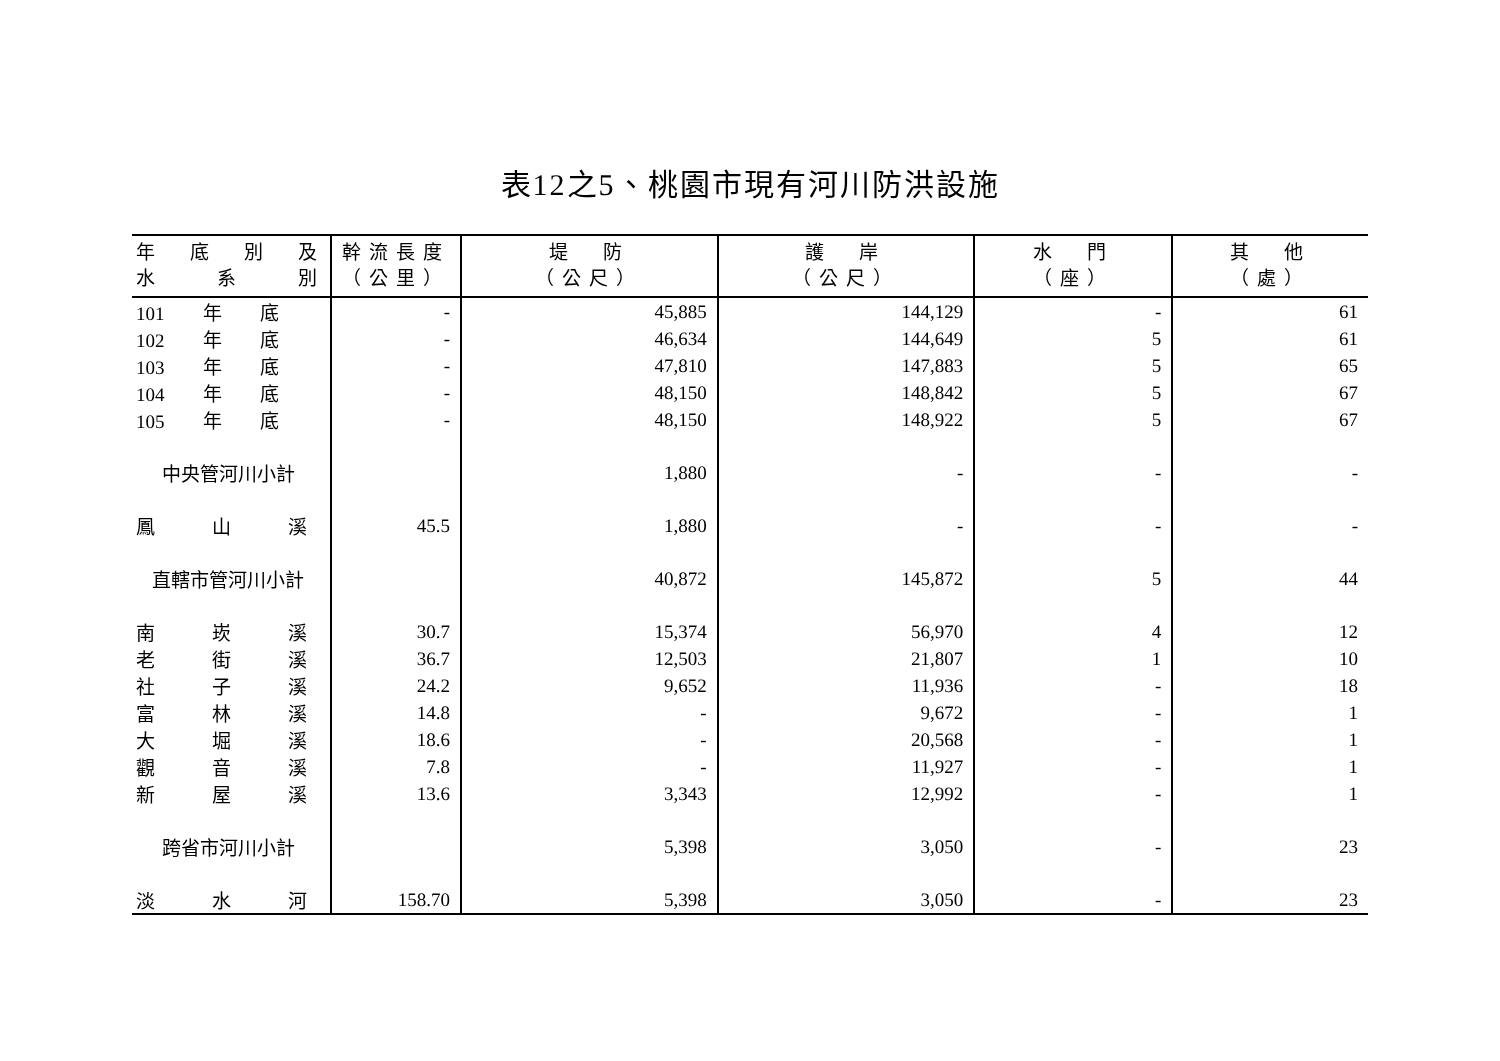表12之5、桃園市現有河川防洪設施
| 年 底 別 及 水 系 別 | 幹流長度 （公里） | 堤 防 （公尺） | 護 岸 （公尺） | 水 門 （座） | 其 他 （處） |
| --- | --- | --- | --- | --- | --- |
| 101 年 底 | - | 45,885 | 144,129 | - | 61 |
| 102 年 底 | - | 46,634 | 144,649 | 5 | 61 |
| 103 年 底 | - | 47,810 | 147,883 | 5 | 65 |
| 104 年 底 | - | 48,150 | 148,842 | 5 | 67 |
| 105 年 底 | - | 48,150 | 148,922 | 5 | 67 |
| 中央管河川小計 | | 1,880 | - | - | - |
| 鳳 山 溪 | 45.5 | 1,880 | - | - | - |
| 直轄市管河川小計 | | 40,872 | 145,872 | 5 | 44 |
| 南 崁 溪 | 30.7 | 15,374 | 56,970 | 4 | 12 |
| 老 街 溪 | 36.7 | 12,503 | 21,807 | 1 | 10 |
| 社 子 溪 | 24.2 | 9,652 | 11,936 | - | 18 |
| 富 林 溪 | 14.8 | - | 9,672 | - | 1 |
| 大 堀 溪 | 18.6 | - | 20,568 | - | 1 |
| 觀 音 溪 | 7.8 | - | 11,927 | - | 1 |
| 新 屋 溪 | 13.6 | 3,343 | 12,992 | - | 1 |
| 跨省市河川小計 | | 5,398 | 3,050 | - | 23 |
| 淡 水 河 | 158.70 | 5,398 | 3,050 | - | 23 |